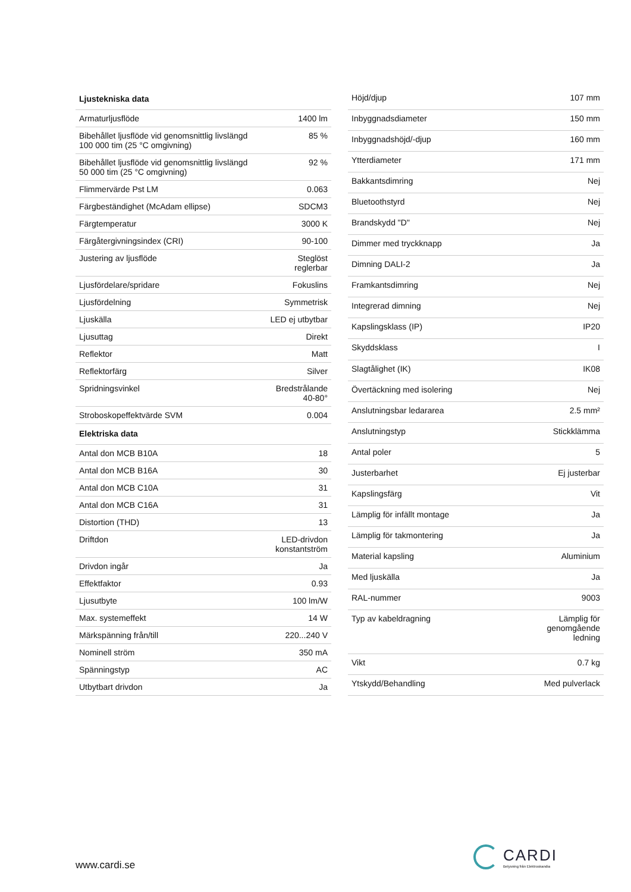| Ljustekniska data | |
| --- | --- |
| Armaturljusflöde | 1400 lm |
| Bibehållet ljusflöde vid genomsnittlig livslängd 100 000 tim (25 °C omgivning) | 85 % |
| Bibehållet ljusflöde vid genomsnittlig livslängd 50 000 tim (25 °C omgivning) | 92 % |
| Flimmervärde Pst LM | 0.063 |
| Färgbeständighet (McAdam ellipse) | SDCM3 |
| Färgtemperatur | 3000 K |
| Färgåtergivningsindex (CRI) | 90-100 |
| Justering av ljusflöde | Steglöst reglerbar |
| Ljusfördelare/spridare | Fokuslins |
| Ljusfördelning | Symmetrisk |
| Ljuskälla | LED ej utbytbar |
| Ljusuttag | Direkt |
| Reflektor | Matt |
| Reflektorfärg | Silver |
| Spridningsvinkel | Bredstrålande 40-80° |
| Stroboskopeffektvärde SVM | 0.004 |
| Elektriska data | |
| Antal don MCB B10A | 18 |
| Antal don MCB B16A | 30 |
| Antal don MCB C10A | 31 |
| Antal don MCB C16A | 31 |
| Distortion (THD) | 13 |
| Driftdon | LED-drivdon konstantström |
| Drivdon ingår | Ja |
| Effektfaktor | 0.93 |
| Ljusutbyte | 100 lm/W |
| Max. systemeffekt | 14 W |
| Märkspänning från/till | 220...240 V |
| Nominell ström | 350 mA |
| Spänningstyp | AC |
| Utbytbart drivdon | Ja |
| Höjd/djup | 107 mm |
| Inbyggnadsdiameter | 150 mm |
| Inbyggnadshöjd/-djup | 160 mm |
| Ytterdiameter | 171 mm |
| Bakkantsdimring | Nej |
| Bluetoothstyrd | Nej |
| Brandskydd "D" | Nej |
| Dimmer med tryckknapp | Ja |
| Dimning DALI-2 | Ja |
| Framkantsdimring | Nej |
| Integrerad dimning | Nej |
| Kapslingsklass (IP) | IP20 |
| Skyddsklass | I |
| Slagtålighet (IK) | IK08 |
| Övertäckning med isolering | Nej |
| Anslutningsbar ledararea | 2.5 mm² |
| Anslutningstyp | Stickklämma |
| Antal poler | 5 |
| Justerbarhet | Ej justerbar |
| Kapslingsfärg | Vit |
| Lämplig för infällt montage | Ja |
| Lämplig för takmontering | Ja |
| Material kapsling | Aluminium |
| Med ljuskälla | Ja |
| RAL-nummer | 9003 |
| Typ av kabeldragning | Lämplig för genomgående ledning |
| Vikt | 0.7 kg |
| Ytskydd/Behandling | Med pulverlack |
www.cardi.se
CARDI
Belysning från Elektroskandia